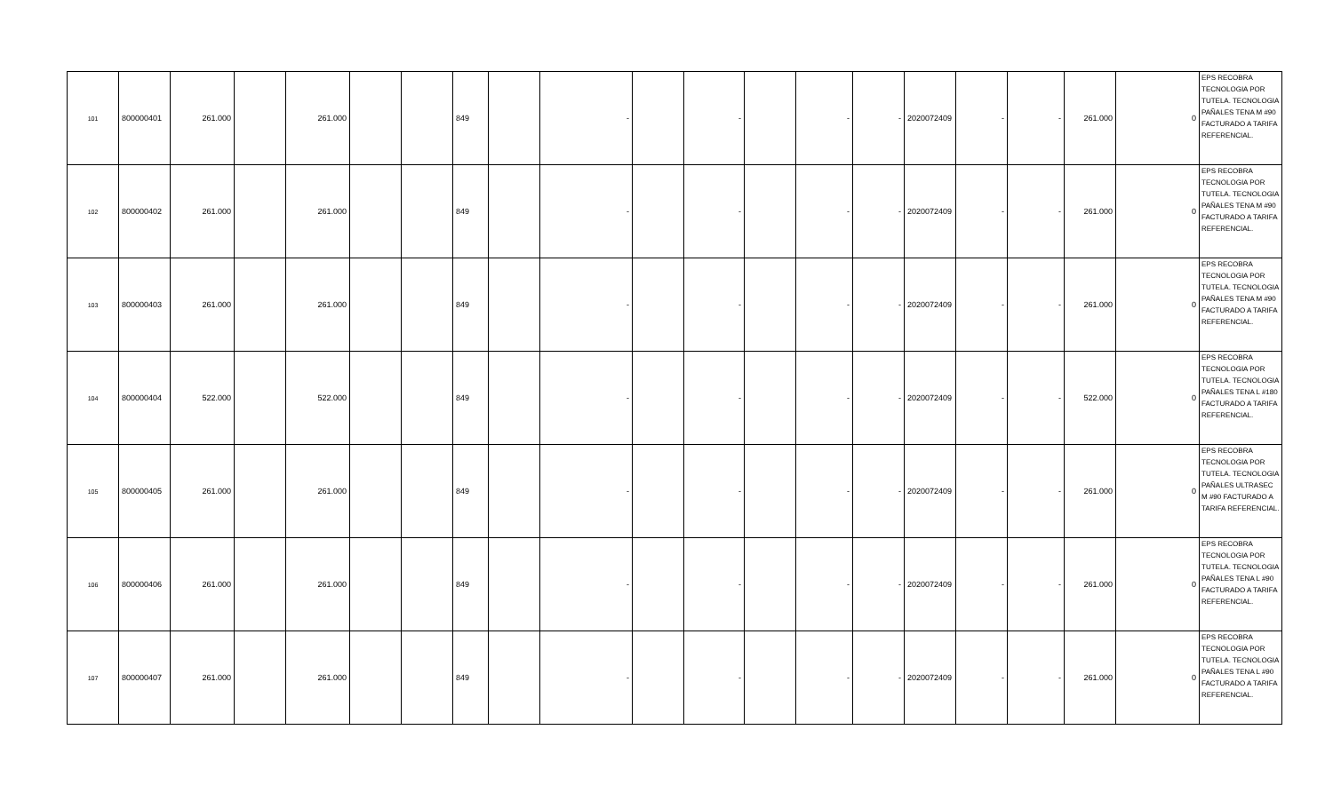| 101 | 800000401 | 261.000 | | 261.000 | | | 849 | | - | | - | | - | - | 2020072409 | - | - | 261.000 | 0 | EPS RECOBRA TECNOLOGIA POR TUTELA. TECNOLOGIA PAÑALES TENA M #90 FACTURADO A TARIFA REFERENCIAL. |
| 102 | 800000402 | 261.000 | | 261.000 | | | 849 | | - | | - | | - | - | 2020072409 | - | - | 261.000 | 0 | EPS RECOBRA TECNOLOGIA POR TUTELA. TECNOLOGIA PAÑALES TENA M #90 FACTURADO A TARIFA REFERENCIAL. |
| 103 | 800000403 | 261.000 | | 261.000 | | | 849 | | - | | - | | - | - | 2020072409 | - | - | 261.000 | 0 | EPS RECOBRA TECNOLOGIA POR TUTELA. TECNOLOGIA PAÑALES TENA M #90 FACTURADO A TARIFA REFERENCIAL. |
| 104 | 800000404 | 522.000 | | 522.000 | | | 849 | | - | | - | | - | - | 2020072409 | - | - | 522.000 | 0 | EPS RECOBRA TECNOLOGIA POR TUTELA. TECNOLOGIA PAÑALES TENA L #180 FACTURADO A TARIFA REFERENCIAL. |
| 105 | 800000405 | 261.000 | | 261.000 | | | 849 | | - | | - | | - | - | 2020072409 | - | - | 261.000 | 0 | EPS RECOBRA TECNOLOGIA POR TUTELA. TECNOLOGIA PAÑALES ULTRASEC M #90 FACTURADO A TARIFA REFERENCIAL. |
| 106 | 800000406 | 261.000 | | 261.000 | | | 849 | | - | | - | | - | - | 2020072409 | - | - | 261.000 | 0 | EPS RECOBRA TECNOLOGIA POR TUTELA. TECNOLOGIA PAÑALES TENA L #90 FACTURADO A TARIFA REFERENCIAL. |
| 107 | 800000407 | 261.000 | | 261.000 | | | 849 | | - | | - | | - | - | 2020072409 | - | - | 261.000 | 0 | EPS RECOBRA TECNOLOGIA POR TUTELA. TECNOLOGIA PAÑALES TENA L #90 FACTURADO A TARIFA REFERENCIAL. |